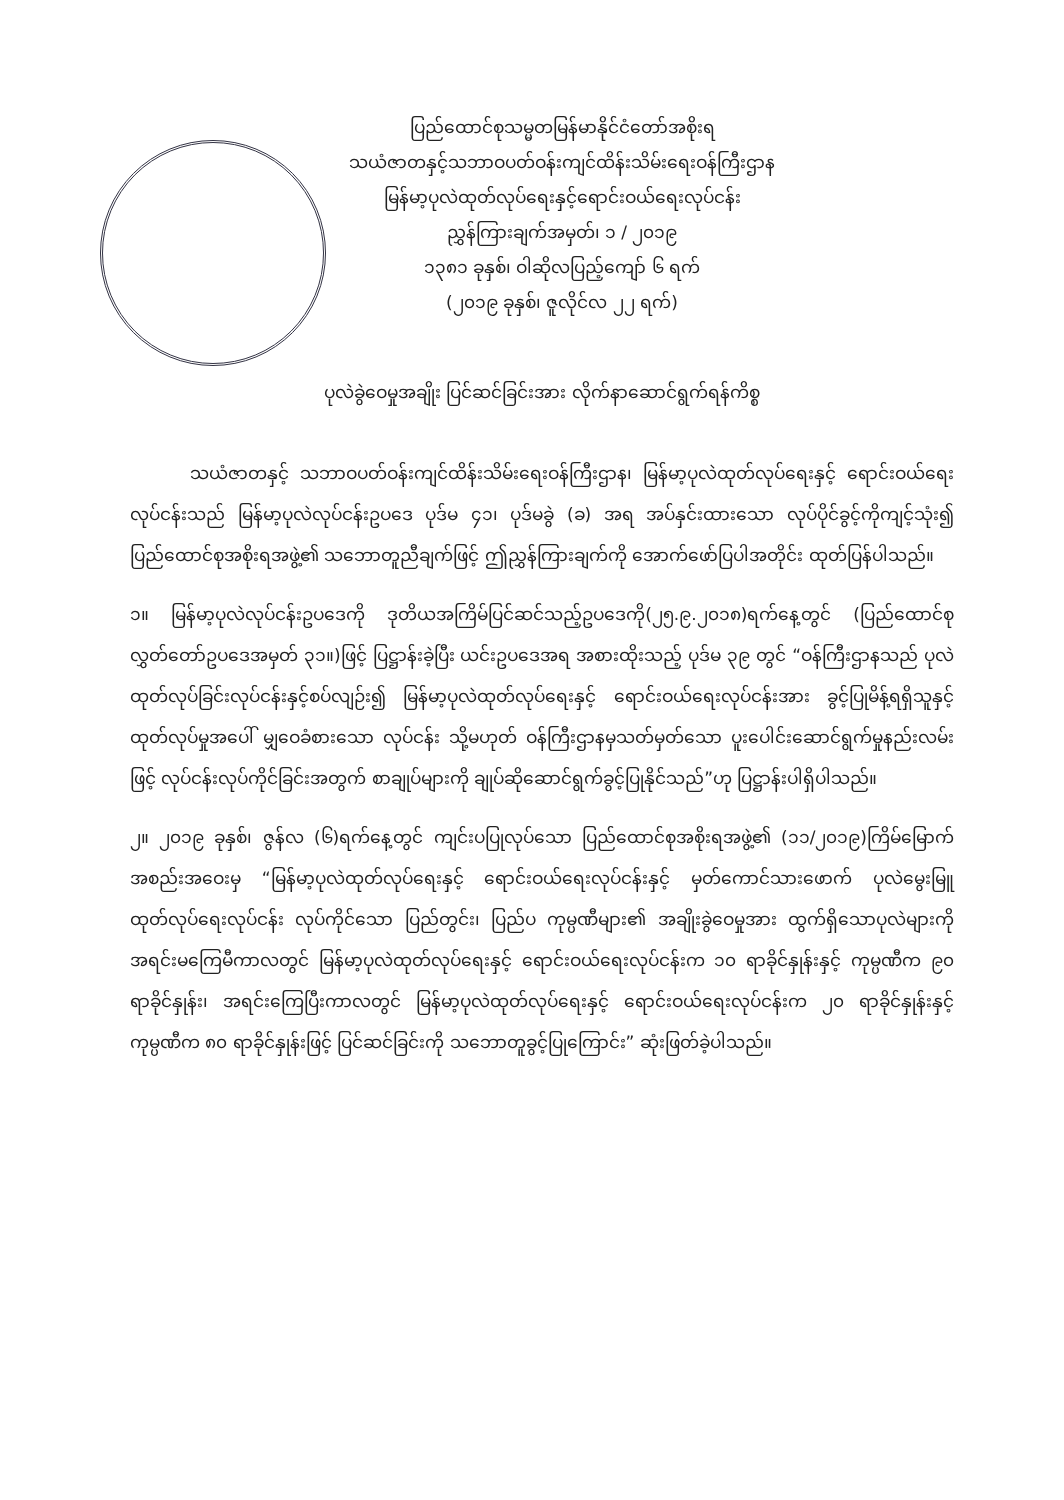ပြည်ထောင်စုသမ္မတမြန်မာနိုင်ငံတော်အစိုးရ
သယံဇာတနှင့်သဘာဝပတ်ဝန်းကျင်ထိန်းသိမ်းရေးဝန်ကြီးဌာန
မြန်မာ့ပုလဲထုတ်လုပ်ရေးနှင့်ရောင်းဝယ်ရေးလုပ်ငန်း
ညွှန်ကြားချက်အမှတ်၊ ၁ / ၂၀၁၉
၁၃၈၁ ခုနှစ်၊ ဝါဆိုလပြည့်ကျော် ၆ ရက်
(၂၀၁၉ ခုနှစ်၊ ဇူလိုင်လ ၂၂ ရက်)
ပုလဲခွဲဝေမှုအချိုး ပြင်ဆင်ခြင်းအား လိုက်နာဆောင်ရွက်ရန်ကိစ္စ
သယံဇာတနှင့် သဘာဝပတ်ဝန်းကျင်ထိန်းသိမ်းရေးဝန်ကြီးဌာန၊ မြန်မာ့ပုလဲထုတ်လုပ်ရေးနှင့် ရောင်းဝယ်ရေးလုပ်ငန်းသည် မြန်မာ့ပုလဲလုပ်ငန်းဥပဒေ ပုဒ်မ ၄၁၊ ပုဒ်မခွဲ (ခ) အရ အပ်နှင်းထားသော လုပ်ပိုင်ခွင့်ကိုကျင့်သုံး၍ ပြည်ထောင်စုအစိုးရအဖွဲ့၏ သဘောတူညီချက်ဖြင့် ဤညွှန်ကြားချက်ကို အောက်ဖော်ပြပါအတိုင်း ထုတ်ပြန်ပါသည်။
၁။ မြန်မာ့ပုလဲလုပ်ငန်းဥပဒေကို ဒုတိယအကြိမ်ပြင်ဆင်သည့်ဥပဒေကို(၂၅.၉.၂၀၁၈)ရက်နေ့တွင် (ပြည်ထောင်စုလွှတ်တော်ဥပဒေအမှတ် ၃၁။)ဖြင့် ပြဋ္ဌာန်းခဲ့ပြီး ယင်းဥပဒေအရ အစားထိုးသည့် ပုဒ်မ ၃၉ တွင် “ဝန်ကြီးဌာနသည် ပုလဲထုတ်လုပ်ခြင်းလုပ်ငန်းနှင့်စပ်လျဉ်း၍ မြန်မာ့ပုလဲထုတ်လုပ်ရေးနှင့် ရောင်းဝယ်ရေးလုပ်ငန်းအား ခွင့်ပြုမိန့်ရရှိသူနှင့် ထုတ်လုပ်မှုအပေါ် မျှဝေခံစားသော လုပ်ငန်း သို့မဟုတ် ဝန်ကြီးဌာနမှသတ်မှတ်သော ပူးပေါင်းဆောင်ရွက်မှုနည်းလမ်းဖြင့် လုပ်ငန်းလုပ်ကိုင်ခြင်းအတွက် စာချုပ်များကို ချုပ်ဆိုဆောင်ရွက်ခွင့်ပြုနိုင်သည်”ဟု ပြဋ္ဌာန်းပါရှိပါသည်။
၂။ ၂၀၁၉ ခုနှစ်၊ ဇွန်လ (၆)ရက်နေ့တွင် ကျင်းပပြုလုပ်သော ပြည်ထောင်စုအစိုးရအဖွဲ့၏ (၁၁/၂၀၁၉)ကြိမ်မြောက် အစည်းအဝေးမှ “မြန်မာ့ပုလဲထုတ်လုပ်ရေးနှင့် ရောင်းဝယ်ရေးလုပ်ငန်းနှင့် မှတ်ကောင်သားဖောက် ပုလဲမွေးမြူထုတ်လုပ်ရေးလုပ်ငန်း လုပ်ကိုင်သော ပြည်တွင်း၊ ပြည်ပ ကုမ္ပဏီများ၏ အချိုးခွဲဝေမှုအား ထွက်ရှိသောပုလဲများကို အရင်းမကြေမီကာလတွင် မြန်မာ့ပုလဲထုတ်လုပ်ရေးနှင့် ရောင်းဝယ်ရေးလုပ်ငန်းက ၁၀ ရာခိုင်နှုန်းနှင့် ကုမ္ပဏီက ၉၀ ရာခိုင်နှုန်း၊ အရင်းကြေပြီးကာလတွင် မြန်မာ့ပုလဲထုတ်လုပ်ရေးနှင့် ရောင်းဝယ်ရေးလုပ်ငန်းက ၂၀ ရာခိုင်နှုန်းနှင့် ကုမ္ပဏီက ၈၀ ရာခိုင်နှုန်းဖြင့် ပြင်ဆင်ခြင်းကို သဘောတူခွင့်ပြုကြောင်း” ဆုံးဖြတ်ခဲ့ပါသည်။